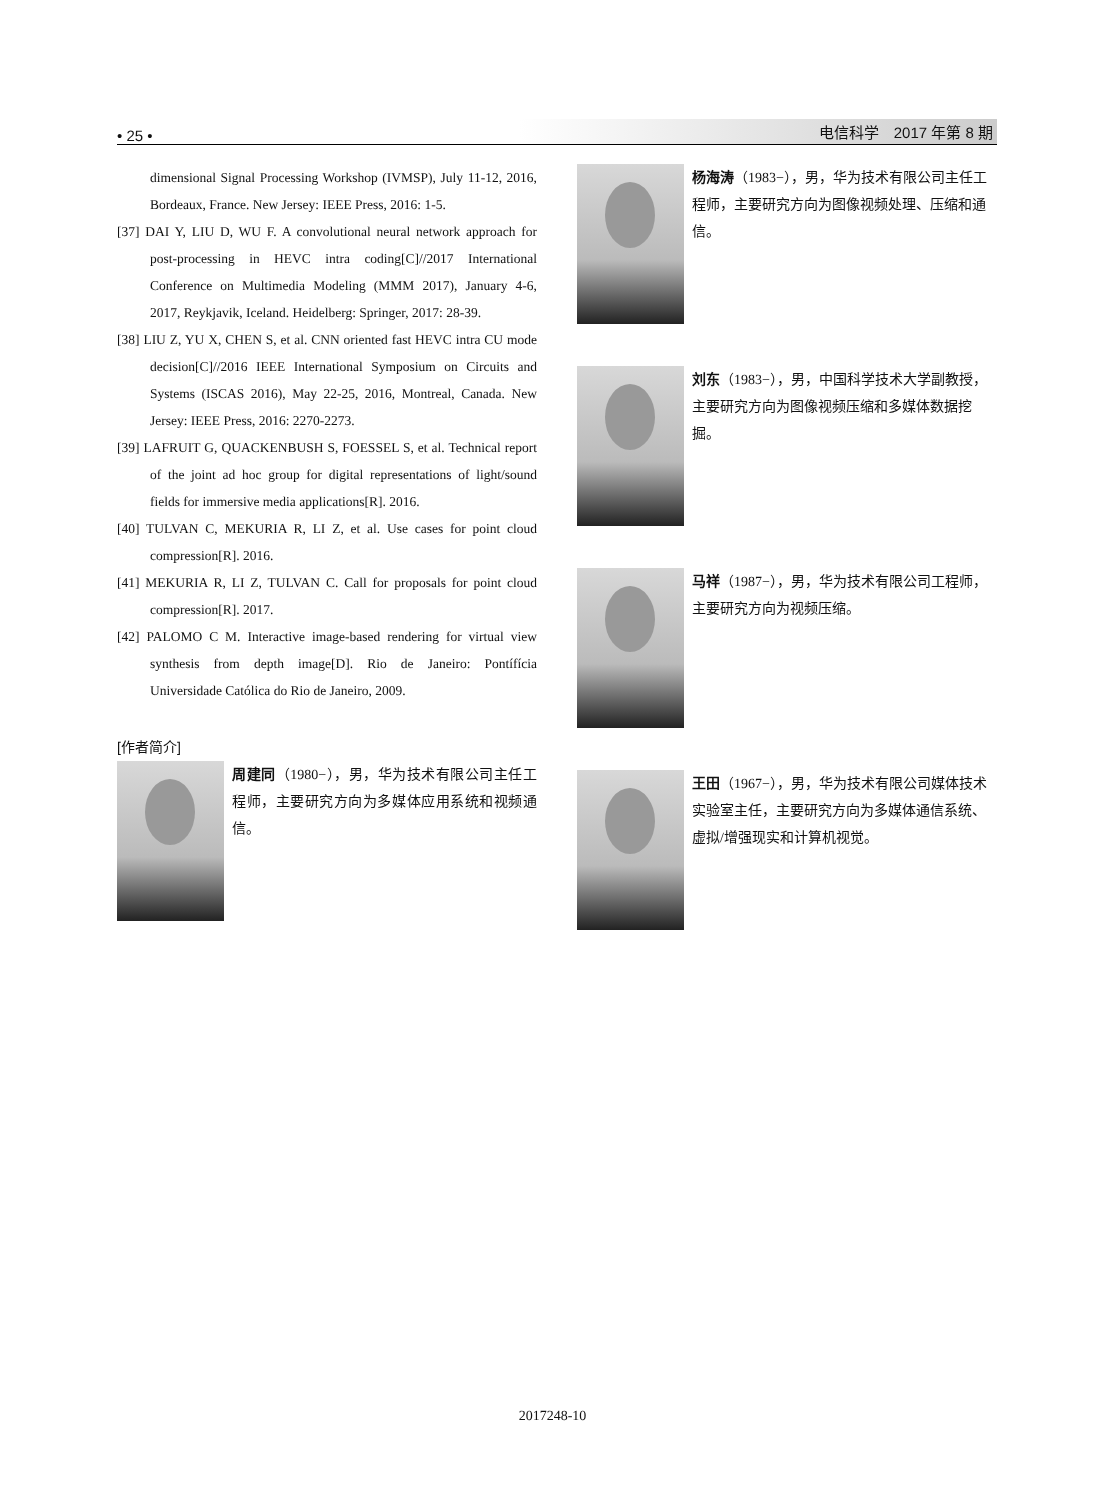• 25 • 电信科学　2017 年第 8 期
dimensional Signal Processing Workshop (IVMSP), July 11-12, 2016, Bordeaux, France. New Jersey: IEEE Press, 2016: 1-5.
[37] DAI Y, LIU D, WU F. A convolutional neural network approach for post-processing in HEVC intra coding[C]//2017 International Conference on Multimedia Modeling (MMM 2017), January 4-6, 2017, Reykjavik, Iceland. Heidelberg: Springer, 2017: 28-39.
[38] LIU Z, YU X, CHEN S, et al. CNN oriented fast HEVC intra CU mode decision[C]//2016 IEEE International Symposium on Circuits and Systems (ISCAS 2016), May 22-25, 2016, Montreal, Canada. New Jersey: IEEE Press, 2016: 2270-2273.
[39] LAFRUIT G, QUACKENBUSH S, FOESSEL S, et al. Technical report of the joint ad hoc group for digital representations of light/sound fields for immersive media applications[R]. 2016.
[40] TULVAN C, MEKURIA R, LI Z, et al. Use cases for point cloud compression[R]. 2016.
[41] MEKURIA R, LI Z, TULVAN C. Call for proposals for point cloud compression[R]. 2017.
[42] PALOMO C M. Interactive image-based rendering for virtual view synthesis from depth image[D]. Rio de Janeiro: Pontífícia Universidade Católica do Rio de Janeiro, 2009.
[作者简介]
周建同（1980−），男，华为技术有限公司主任工程师，主要研究方向为多媒体应用系统和视频通信。
杨海涛（1983−），男，华为技术有限公司主任工程师，主要研究方向为图像视频处理、压缩和通信。
刘东（1983−），男，中国科学技术大学副教授，主要研究方向为图像视频压缩和多媒体数据挖掘。
马祥（1987−），男，华为技术有限公司工程师，主要研究方向为视频压缩。
王田（1967−），男，华为技术有限公司媒体技术实验室主任，主要研究方向为多媒体通信系统、虚拟/增强现实和计算机视觉。
2017248-10